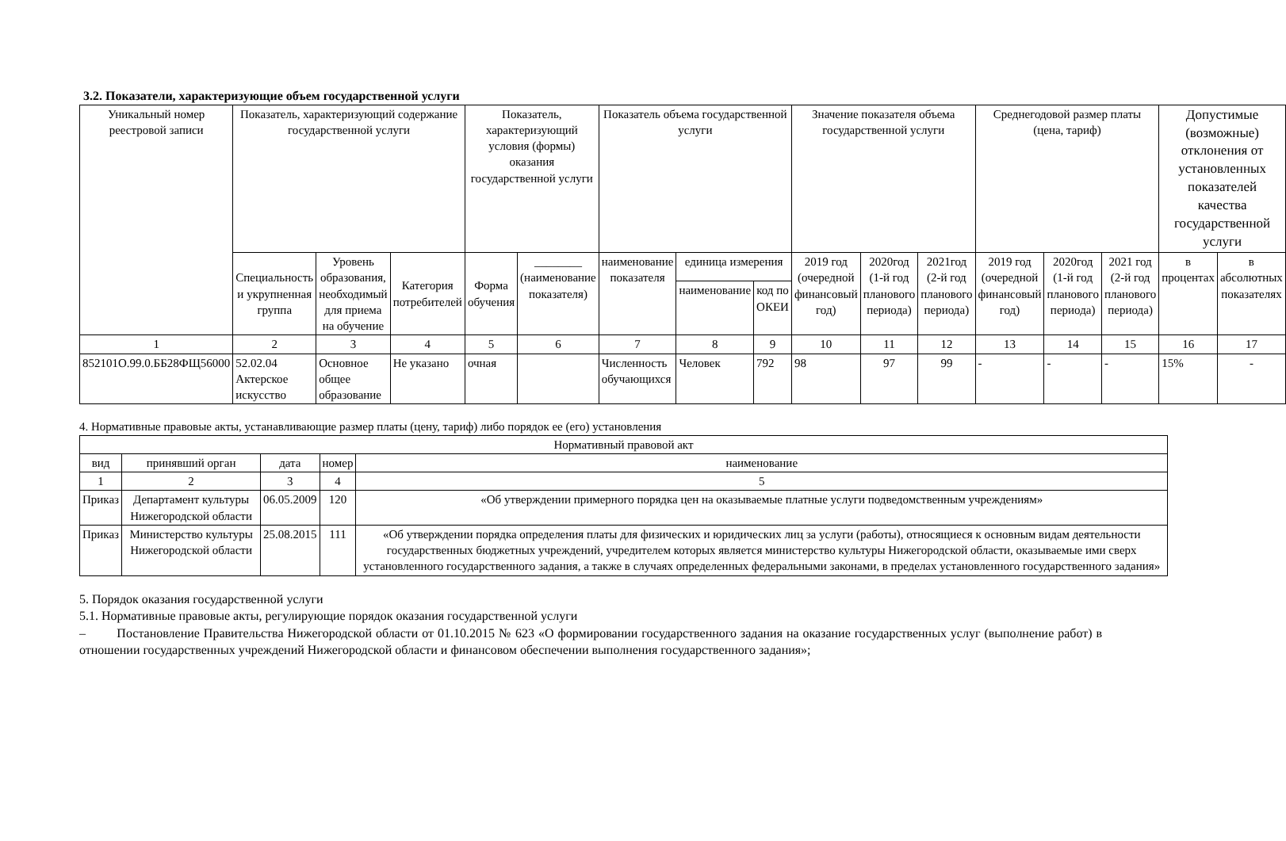3.2. Показатели, характеризующие объем государственной услуги
| Уникальный номер реестровой записи | Показатель, характеризующий содержание государственной услуги | | | Показатель, характеризующий условия (формы) оказания государственной услуги | | Показатель объема государственной услуги | | | Значение показателя объема государственной услуги | | | Среднегодовой размер платы (цена, тариф) | | | Допустимые (возможные) отклонения от установленных показателей качества государственной услуги | |
| --- | --- | --- | --- | --- | --- | --- | --- | --- | --- | --- | --- | --- | --- | --- | --- | --- |
| | Специальность и укрупненная группа | Уровень образования, необходимый для приема на обучение | Категория потребителей | Форма обучения | ________ (наименование показателя) | наименование показателя | единица измерения | | 2019 год (очередной финансовый год) | 2020год (1-й год планового периода) | 2021год (2-й год планового периода) | 2019 год (очередной финансовый год) | 2020год (1-й год планового периода) | 2021 год (2-й год планового периода) | в процентах | в абсолютных показателях |
| | | | | | | | наименование | код по ОКЕИ | | | | | | | | |
| 1 | 2 | 3 | 4 | 5 | 6 | 7 | 8 | 9 | 10 | 11 | 12 | 13 | 14 | 15 | 16 | 17 |
| 852101О.99.0.ББ28ФЩ56000 | 52.02.04 Актерское искусство | Основное общее образование | Не указано | очная | | Численность обучающихся | Человек | 792 | 98 | 97 | 99 | - | - | - | 15% | - |
4. Нормативные правовые акты, устанавливающие размер платы (цену, тариф) либо порядок ее (его) установления
| Нормативный правовой акт | | | | |
| --- | --- | --- | --- | --- |
| вид | принявший орган | дата | номер | наименование |
| 1 | 2 | 3 | 4 | 5 |
| Приказ | Департамент культуры Нижегородской области | 06.05.2009 | 120 | «Об утверждении примерного порядка цен на оказываемые платные услуги подведомственным учреждениям» |
| Приказ | Министерство культуры Нижегородской области | 25.08.2015 | 111 | «Об утверждении порядка определения платы для физических и юридических лиц за услуги (работы), относящиеся к основным видам деятельности государственных бюджетных учреждений, учредителем которых является министерство культуры Нижегородской области, оказываемые ими сверх установленного государственного задания, а также в случаях определенных федеральными законами, в пределах установленного государственного задания» |
5. Порядок оказания государственной услуги
5.1. Нормативные правовые акты, регулирующие порядок оказания государственной услуги
– Постановление Правительства Нижегородской области от 01.10.2015 № 623 «О формировании государственного задания на оказание государственных услуг (выполнение работ) в отношении государственных учреждений Нижегородской области и финансовом обеспечении выполнения государственного задания»;